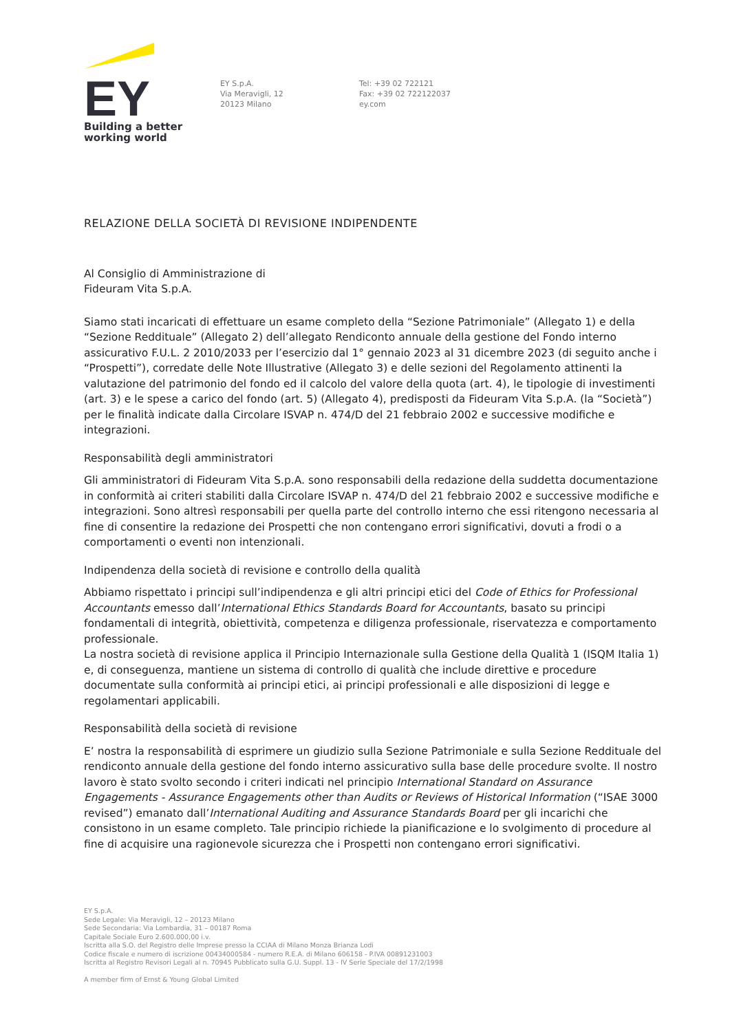EY
Building a better
working world
EY S.p.A.
Via Meravigli, 12
20123 Milano
Tel: +39 02 722121
Fax: +39 02 722122037
ey.com
RELAZIONE DELLA SOCIETÀ DI REVISIONE INDIPENDENTE
Al Consiglio di Amministrazione di
Fideuram Vita S.p.A.
Siamo stati incaricati di effettuare un esame completo della “Sezione Patrimoniale” (Allegato 1) e della “Sezione Reddituale” (Allegato 2) dell’allegato Rendiconto annuale della gestione del Fondo interno assicurativo F.U.L. 2 2010/2033 per l’esercizio dal 1° gennaio 2023 al 31 dicembre 2023 (di seguito anche i “Prospetti”), corredate delle Note Illustrative (Allegato 3) e delle sezioni del Regolamento attinenti la valutazione del patrimonio del fondo ed il calcolo del valore della quota (art. 4), le tipologie di investimenti (art. 3) e le spese a carico del fondo (art. 5) (Allegato 4), predisposti da Fideuram Vita S.p.A. (la “Società”) per le finalità indicate dalla Circolare ISVAP n. 474/D del 21 febbraio 2002 e successive modifiche e integrazioni.
Responsabilità degli amministratori
Gli amministratori di Fideuram Vita S.p.A. sono responsabili della redazione della suddetta documentazione in conformità ai criteri stabiliti dalla Circolare ISVAP n. 474/D del 21 febbraio 2002 e successive modifiche e integrazioni. Sono altresì responsabili per quella parte del controllo interno che essi ritengono necessaria al fine di consentire la redazione dei Prospetti che non contengano errori significativi, dovuti a frodi o a comportamenti o eventi non intenzionali.
Indipendenza della società di revisione e controllo della qualità
Abbiamo rispettato i principi sull’indipendenza e gli altri principi etici del Code of Ethics for Professional Accountants emesso dall’International Ethics Standards Board for Accountants, basato su principi fondamentali di integrità, obiettività, competenza e diligenza professionale, riservatezza e comportamento professionale.
La nostra società di revisione applica il Principio Internazionale sulla Gestione della Qualità 1 (ISQM Italia 1) e, di conseguenza, mantiene un sistema di controllo di qualità che include direttive e procedure documentate sulla conformità ai principi etici, ai principi professionali e alle disposizioni di legge e regolamentari applicabili.
Responsabilità della società di revisione
E’ nostra la responsabilità di esprimere un giudizio sulla Sezione Patrimoniale e sulla Sezione Reddituale del rendiconto annuale della gestione del fondo interno assicurativo sulla base delle procedure svolte. Il nostro lavoro è stato svolto secondo i criteri indicati nel principio International Standard on Assurance Engagements - Assurance Engagements other than Audits or Reviews of Historical Information (“ISAE 3000 revised”) emanato dall’International Auditing and Assurance Standards Board per gli incarichi che consistono in un esame completo. Tale principio richiede la pianificazione e lo svolgimento di procedure al fine di acquisire una ragionevole sicurezza che i Prospetti non contengano errori significativi.
EY S.p.A.
Sede Legale: Via Meravigli, 12 – 20123 Milano
Sede Secondaria: Via Lombardia, 31 – 00187 Roma
Capitale Sociale Euro 2.600.000,00 i.v.
Iscritta alla S.O. del Registro delle Imprese presso la CCIAA di Milano Monza Brianza Lodi
Codice fiscale e numero di iscrizione 00434000584 - numero R.E.A. di Milano 606158 - P.IVA 00891231003
Iscritta al Registro Revisori Legali al n. 70945 Pubblicato sulla G.U. Suppl. 13 - IV Serie Speciale del 17/2/1998
A member firm of Ernst & Young Global Limited